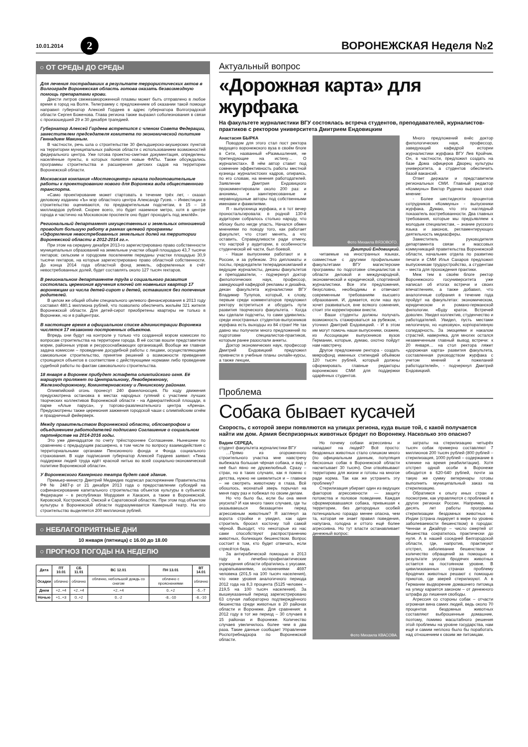10.01.2014 2 ВОРОНЕЖСКАЯ Неделя №2
○ ОТ СРЕДЫ ДО СРЕДЫ
Для лечения пострадавших в результате террористических актов в Волгограде Воронежская область готова оказать безвозмездную помощь препаратами крови.
Двести литров свежезамороженной плазмы может быть отправлено в любое время в город на Волге. Телеграмму с предложением об оказании такой помощи направил губернатор Алексей Гордеев в адрес губернатора Волгоградской области Сергея Боженова. Глава региона также выразил соболезнования в связи с произошедшей 29 и 30 декабря трагедией.
Губернатор Алексей Гордеев встретился с членом Совета Федерации, заместителем председателя комитета по экономической политике Геннадием Макиным.
В частности, речь шла о строительстве 30 фельдшерско-акушерских пунктов на территории муниципальных районов области с использованием возможностей федерального центра. Уже готова проектно-сметная документация, определены населённые пункты, в которых появятся новые ФАПы. Также обсуждались программы строительства и расширения детских садов на территории Воронежской области.
Московская компания «Мостгеоцентр» начала подготовительные работы к проектированию нового для Воронежа вида общественного транспорта.
«Само проектирование может стартовать в течение трёх лет, - сказал деловому изданию «Ъ» мэр областного центра Александр Гусев. – Инвестиции в строительство оцениваются, по предварительным подсчетам, в 15 – 18 миллиардов рублей. Скорее всего, это будет наземное метро, хотя в центре города и частично на Московском проспекте оно будет проходить под землёй».
Региональный департамент имущественных и земельных отношений проводит большую работу в рамках целевой программы «Оформление невостребованных земельных долей на территории Воронежской области в 2012-2014 гг.».
При этом на середину декабря 2013-го зарегистрировано право собственности муниципальных образований на земельные участки общей площадью 43,7 тысячи гектаров; сельским и городским поселениям переданы участки площадью 30,9 тысячи гектаров, на которые зарегистрировано право областной собственности. До конца 2014 года областной фонд земель, оформленных в счёт невостребованных долей, будет составлять около 127 тысяч гектаров.
В региональном департаменте труда и социального развития состоялась церемония вручения ключей от новеньких квартир 17 воронежцам из числа детей-сирот и детей, оставшихся без попечения родителей.
В целом же общий объём специального целевого финансирования в 2013 году составил 480,1 миллиона рублей, что позволило обеспечить жильём 321 жителя Воронежской области. Для детей-сирот приобретены квартиры не только в Воронеже, но и в райцентрах.
В настоящее время в официальном списке администрации Воронежа числятся 17 незаконно построенных объектов.
Впредь они будут на контроле у только что созданной мэром комиссии по вопросам строительства на территории города. В её состав вошли представители мэрии, районных управ и ресурсоснабжающих организаций. Вообще же главная задача комиссии – проведение досудебной работы с лицами, осуществляющими самовольное строительство, принятие решений о возможности приведения строящихся объектов в соответствие с действующими нормами либо проведение судебной работы по фактам самовольного строительства.
18 января в Воронеж прибудет эстафета олимпийского огня. Её маршрут проляжет по Центральному, Левобережному, Железнодорожному, Коминтерновскому и Ленинскому районам.
Олимпийский огонь пронесут 240 факелоносцев. По ходу движения предусмотрена остановка в местах народных гуляний с участием лучших творческих коллективов Воронежской области - на Адмиралтейской площади, в парке «Алые паруса», у торгово-развлекательного центра «Арена». Предусмотрены также церемония зажжения городской чаши с олимпийским огнём и праздничный фейерверк.
Между правительством Воронежской области, облсовпрофом и объединением работодателей подписано Соглашение о социальном партнёрстве на 2014-2016 годы.
Это уже двенадцатое по счету трёхстороннее Соглашение. Нынешнее по сравнению с предыдущим расширено, в том числе по вопросу взаимодействия с территориальными органами Пенсионного фонда и Фонда социального страхования. В ходе подписания губернатор Алексей Гордеев заявил: «Тема поддержки людей труда идёт красной нитью во всей социально-экономической политике Воронежской области».
У Воронежского Камерного театра будет своё здание.
Премьер-министр Дмитрий Медведев подписал распоряжение Правительства РФ № 2487-р от 21 декабря 2013 года о предоставлении субсидий на софинансирование капитального строительства объектов культуры в субъектах Федерации – в республиках Мордовия и Хакасия, а также в Воронежской, Кировской, Костромской, Омской и Саратовской областях. При этом под объектом культуры в Воронежской области подразумевается Камерный театр. На его строительство выделяется 200 миллионов рублей.
○ НЕБЛАГОПРИЯТНЫЕ ДНИ
10 января (пятница) с 16.00 до 18.00
○ ПРОГНОЗ ПОГОДЫ НА НЕДЕЛЮ
| Дата | ПТ 10.01 | СБ 11.01 | ВС 12.01 | ПН 13.01 | ВТ 14.01 |
| --- | --- | --- | --- | --- | --- |
| Осадки | облачно | облачно | облачно, небольшой дождь со снегом | облачно с прояснениями | облачно |
| Днем | +2..+4 | +2..+4 | +2..+4 | 0..+2 | -5..-7 |
| Ночью | +1..+3 | 0..+2 | 0..-2 | -8..-10 | -8..-10 |
Актуальный вопрос
«Дорожная карта» для журфака
На факультете журналистики ВГУ состоялась встреча студентов, преподавателей, журналистов-практиков с ректором университета Дмитрием Ендовицким
Анастасия БЫРКА
Поводом для этого стал пост ректора ведущего воронежского вуза в своём блоге в Сети, названный «Размышления, не претендующие на истину… О журналистах». В нём автор ставит под сомнение эффективность работы местной кузницы журналистских кадров, опираясь, по его словам, на мнения работодателей. Заявление Дмитрия Ендовицкого прокомментировали около 200 раз: и анонимы, и заинтересованные и неравнодушные авторы под собственными именами и фамилиями.
Я - выпускница журфака, и в тот вечер проностальгировала: в родной 130-й аудитории собралось столько народу, что яблоку было негде упасть. Начался обмен мнениями по поводу того, как работает факультет, что стоит менять, а что оставить. Справедливости ради отмечу, что настрой у аудитории, в особенности студенческой её части, был боевой.
- Наши выпускники работают и в России, и за рубежом. Это дипломаты и послы, председатели телерадиокомпаний и ведущие журналисты, деканы факультетов и преподаватели, - подчеркнул доктор филологических наук, профессор, заведующий кафедрой рекламы и дизайна, декан факультета журналистики ВГУ Владимир Тулупов, который, к слову, первым среди комментаторов предложил ректору встретиться и обсудить пути развития творческого факультета. - Когда мы сделали подсчеты, то сами удивились: среди иностранных студентов-выпускников журфака есть выходцы из 84 стран! Не так давно мы получили много предложений по подготовке специалистов-практиков, которым ранее разослали анкеты.
Доктор экономических наук, профессор Дмитрий Ендовицкий предложил привнести в учебные планы онлайн-курсы, а также лекции,
Фото Михаила ВЯЗОВОГО.
Дмитрий Ендовицкий.
читаемые на иностранных языках, совместные с другими профильными факультетами ВГУ магистерские программы по подготовке специалистов в области деловой и международной, экономической и юридической, спортивной журналистики. Все эти предложения, безусловно, необходимы и отвечают современным требованиям высшего образования. И, думается, если наш вуз хочет развиваться, вне всякого сомнения, стоит эти корректировки внести.
- Ваши студенты должны получать возможность стажироваться за рубежом, - уточнил Дмитрий Ендовицкий. - И в этом им могут помочь наши выпускники, скажем, из Ассоциации выпускников вузов Германии, которые, думаю, охотно пойдут нам навстречу.
Другое предложение ректора - создать микрофонд именных стипендий объёмом 120 тысяч рублей, который должны сформировать главные редакторы воронежских СМИ для поддержки одарённых студентов.
Много предложений внёс доктор филологических наук, профессор, заведующий кафедрой истории журналистики журфака ВГУ Лев Кройчик. Он, в частности, предложил создать на базе Дома офицеров Дворец культуры университета, а студентов обеспечить базой вакансий.
Ответ держали и представители региональных СМИ. Главный редактор «Коммуны» Виктор Руденко выразил своё мнение:
- Более шестидесяти процентов сотрудников «Коммуны» - выпускники журфака. Думаю, что это наглядный показатель востребованности. Два главных требования, которые мы предъявляем к молодым специалистам, – знание русского языка и законов, регламентирующих деятельность медиасферы.
Заместитель руководителя департамента связи и массовых коммуникаций правительства Воронежской области, начальник отдела по развитию печати и СМИ Илья Сахаров предложил выпускникам трудоустройство, а студентам – места для прохождения практики.
Меж тем в своём блоге ректор Воронежского госуниверситета уже написал об итогах встречи и своих впечатлениях, а также добавил, что аналогичные собрания в течение года пройдут на факультетах: экономическом, юридическом и романо-германской филологии. «Буду краток. Встречей доволен. Увидел коллектив, студенчество и работодателей. Увидел, пусть местами нелогичную, но «цеховую», корпоративную солидарность. За эмоциями и накалом страстей, наверняка, для многих остался незамеченным главный вывод встречи: к 20 января… на стол ректора ляжет «дорожная карта» развития факультета, составленная руководством журфака с учетом мнений и пожеланий работодателей», - подчеркнул Дмитрий Ендовицкий.
Проблема
Собака бывает кусачей
Скорость, с которой звери появляются на улицах региона, куда выше той, с какой получается найти им дом. Армия беспризорных животных бродит по Воронежу. Насколько это опасно?
Вадим СЕРЕДА,
студент факультета журналистики ВГУ
…Прямо из огороженного строительного участка мне навстречу выбежала большая чёрная собака, и вид у неё был явно не дружелюбный. Сразу – страх, но в таких случаях, как я помню с детства, нужно не шевелиться и – главное – не смотреть животному в глаза. Всё обошлось, мохнатый зверь порычал на меня пару раз и побежал по своим делам.
Но что было бы, если бы она меня укусила? И как много таких случаев, где ты оказываешься беззащитен перед агрессивным животным? Я заглянул за ворота стройки и увидел, как один строитель бросил косточку той самой чёрной. Выходит, что некоторые из нас сами способствуют распространению животных, болеющих бешенством. Вопрос состоит в том, кто будет отвечать, если стрясётся беда.
За антирабической помощью в 2013 году в лечебно-профилактические учреждения области обратились с укусами, оцарапываниями, ослюнениями 4697 человека (201,5 на 100 тысяч населения), что ниже уровня аналогичного периода 2012 года на 8,3 процента (5125 человек – 219,5 на 100 тысяч населения). За вышеуказанный период зарегистрировано 63 случая лабораторно подтверждённого бешенства среди животных в 20 районах области и Воронеже. Для сравнения: в 2012 году в тот же период – 30 случаев в 15 районах и Воронеже. Количество случаев увеличилось более чем в два раза. Такие данные сообщает Управление Роспотребнадзора по Воронежской области.
Но почему собаки агрессивны и нападают на людей? Всё просто: бездомных животных стало слишком много (по официальным данным, популяция бесхозных собак в Воронежской области насчитывает 30 тысяч). Они отвоёвывают территорию для жизни и готовы на многое ради корма. Так как же устранить эту проблему?
Стерилизация убирает один из ведущих факторов агрессивности — защиту потомства и половое поведение. Каждая сформировавшаяся собака, привыкшая к территории, без детородных особей потенциально гораздо менее опасна, чем та, которая не знает правил поведения, напугана, голодна и оттого ещё более агрессивна. Но тут власти останавливает денежный вопрос:
Фото Михаила КВАСОВА.
затраты на стерилизацию четырёх тысяч собак примерно составляют 7 миллионов 200 тысяч рублей (800 рублей – стерилизация, 1000 рублей – содержание в клинике на время реабилитации). Хотя отстрел одной особи в Воронеже обходится в 620-640 рублей, почти за такую же сумму ветеринары готовы выполнить муниципальный заказ на стерилизацию.
Обратимся к опыту иных стран и посмотрим, как управляются с проблемой в других регионах России. Например, за десять лет работы программы стерилизации бездомных животных в Индии (страна лидирует в мире по уровню заболеваемости бешенством) в городах: Ченнаи и Джайпур – число смертей от бешенства сократилось практически до нуля. А в нашей соседней Белгородской области, где, напротив, практикуют отстрел, заболевание бешенством и количество обращений за помощью в результате укусов бродячих животных остается на постоянном уровне. В цивилизованных странах проблему бродячих животных решают с помощью приютов, где зверей стерилизуют. А в Германии выдворение домашнего питомца на улицу карается законом – от денежного штрафа до лишения свободы.
Агрессия со стороны собак – отчасти огромная вина самих людей, ведь около 70 процентов бездомных животных составляют выброшенные домашние, поэтому, помимо масштабного решения этой проблемы на уровне государства, нам ещё и самим неплохо было бы поработать над отношением к своим же питомцам.